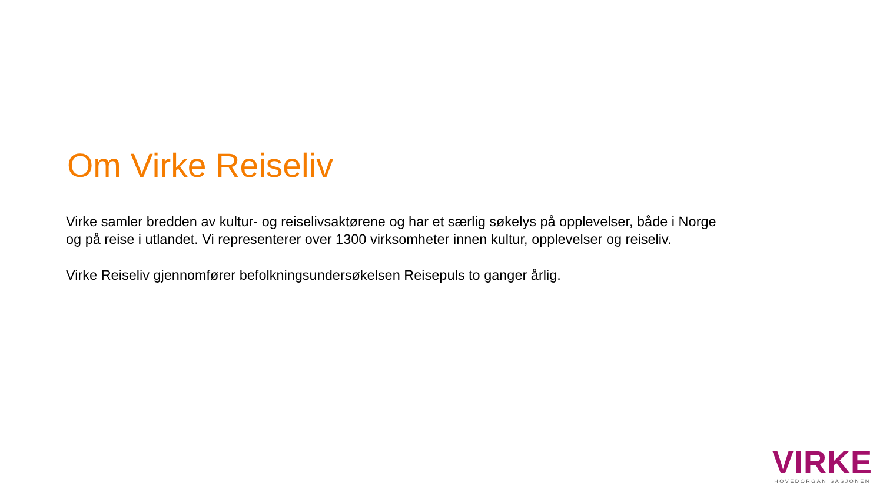Om Virke Reiseliv
Virke samler bredden av kultur- og reiselivsaktørene og har et særlig søkelys på opplevelser, både i Norge og på reise i utlandet. Vi representerer over 1300 virksomheter innen kultur, opplevelser og reiseliv.
Virke Reiseliv gjennomfører befolkningsundersøkelsen Reisepuls to ganger årlig.
VIRKE
HOVEDORGANISASJONEN